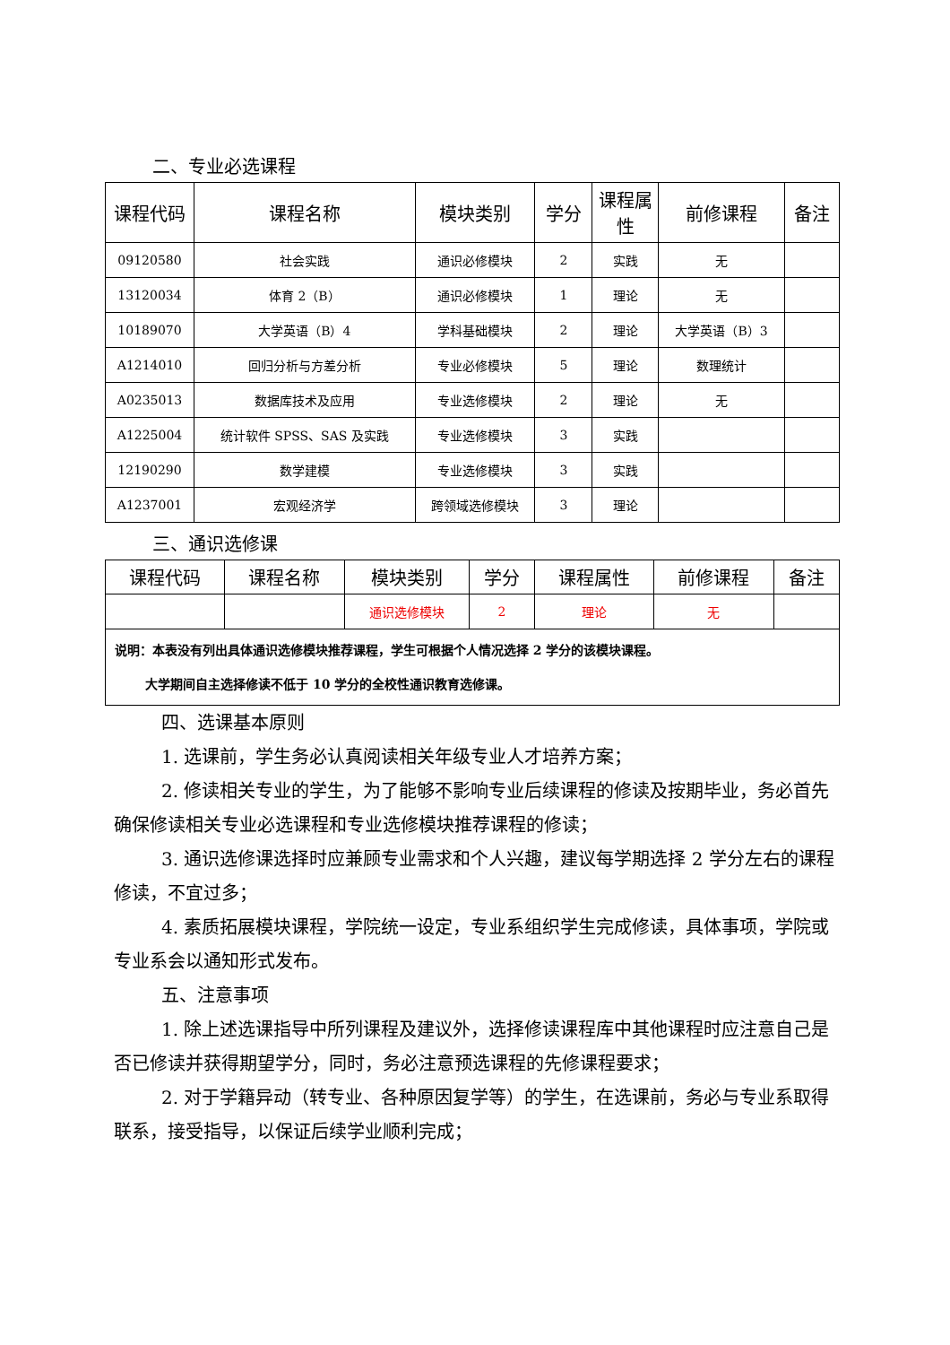二、专业必选课程
| 课程代码 | 课程名称 | 模块类别 | 学分 | 课程属性 | 前修课程 | 备注 |
| --- | --- | --- | --- | --- | --- | --- |
| 09120580 | 社会实践 | 通识必修模块 | 2 | 实践 | 无 | |
| 13120034 | 体育 2（B） | 通识必修模块 | 1 | 理论 | 无 | |
| 10189070 | 大学英语（B）4 | 学科基础模块 | 2 | 理论 | 大学英语（B）3 | |
| A1214010 | 回归分析与方差分析 | 专业必修模块 | 5 | 理论 | 数理统计 | |
| A0235013 | 数据库技术及应用 | 专业选修模块 | 2 | 理论 | 无 | |
| A1225004 | 统计软件 SPSS、SAS 及实践 | 专业选修模块 | 3 | 实践 | | |
| 12190290 | 数学建模 | 专业选修模块 | 3 | 实践 | | |
| A1237001 | 宏观经济学 | 跨领域选修模块 | 3 | 理论 | | |
三、通识选修课
| 课程代码 | 课程名称 | 模块类别 | 学分 | 课程属性 | 前修课程 | 备注 |
| --- | --- | --- | --- | --- | --- | --- |
| | | 通识选修模块 | 2 | 理论 | 无 | |
| 说明：本表没有列出具体通识选修模块推荐课程，学生可根据个人情况选择 2 学分的该模块课程。 大学期间自主选择修读不低于 10 学分的全校性通识教育选修课。 | | | | | | |
四、选课基本原则
1. 选课前，学生务必认真阅读相关年级专业人才培养方案；
2. 修读相关专业的学生，为了能够不影响专业后续课程的修读及按期毕业，务必首先确保修读相关专业必选课程和专业选修模块推荐课程的修读；
3. 通识选修课选择时应兼顾专业需求和个人兴趣，建议每学期选择 2 学分左右的课程修读，不宜过多；
4. 素质拓展模块课程，学院统一设定，专业系组织学生完成修读，具体事项，学院或专业系会以通知形式发布。
五、注意事项
1. 除上述选课指导中所列课程及建议外，选择修读课程库中其他课程时应注意自己是否已修读并获得期望学分，同时，务必注意预选课程的先修课程要求；
2. 对于学籍异动（转专业、各种原因复学等）的学生，在选课前，务必与专业系取得联系，接受指导，以保证后续学业顺利完成；